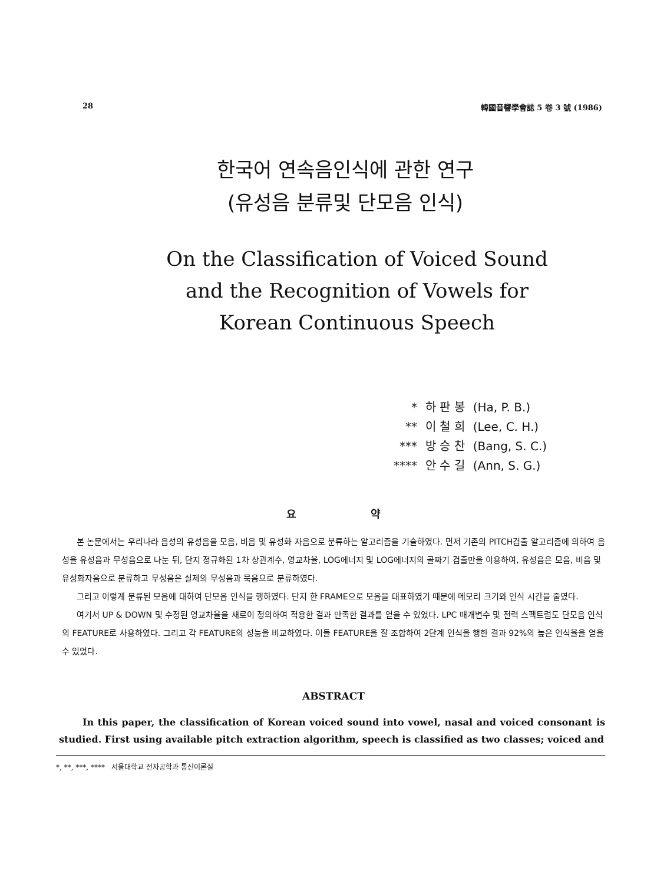28 韓國音響學會誌 5 卷 3 號 (1986)
한국어 연속음인식에 관한 연구
(유성음 분류및 단모음 인식)
On the Classification of Voiced Sound
and the Recognition of Vowels for
Korean Continuous Speech
| * | 하 판 봉 | (Ha, P. B.) |
| ** | 이 철 희 | (Lee, C. H.) |
| *** | 방 승 찬 | (Bang, S. C.) |
| **** | 안 수 길 | (Ann, S. G.) |
요 약
본 논문에서는 우리나라 음성의 유성음을 모음, 비음 및 유성화 자음으로 분류하는 알고리즘을 기술하였다. 먼저 기존의 PITCH검출 알고리즘에 의하여 음성을 유성음과 무성음으로 나눈 뒤, 단지 정규화된 1차 상관계수, 영교차율, LOG에너지 및 LOG에너지의 골짜기 검출만을 이용하여, 유성음은 모음, 비음 및 유성화자음으로 분류하고 무성음은 실제의 무성음과 묵음으로 분류하였다.
그리고 이렇게 분류된 모음에 대하여 단모음 인식을 행하였다. 단지 한 FRAME으로 모음을 대표하였기 때문에 메모리 크기와 인식 시간을 줄였다.
여기서 UP & DOWN 및 수정된 영교차율을 새로이 정의하여 적용한 결과 만족한 결과를 얻을 수 있었다. LPC 매개변수 및 전력 스펙트럼도 단모음 인식의 FEATURE로 사용하였다. 그리고 각 FEATURE의 성능을 비교하였다. 이들 FEATURE을 잘 조합하여 2단계 인식을 행한 결과 92%의 높은 인식율을 얻을 수 있었다.
ABSTRACT
In this paper, the classification of Korean voiced sound into vowel, nasal and voiced consonant is studied. First using available pitch extraction algorithm, speech is classified as two classes; voiced and
*, **, ***, **** 서울대학교 전자공학과 통신이론실